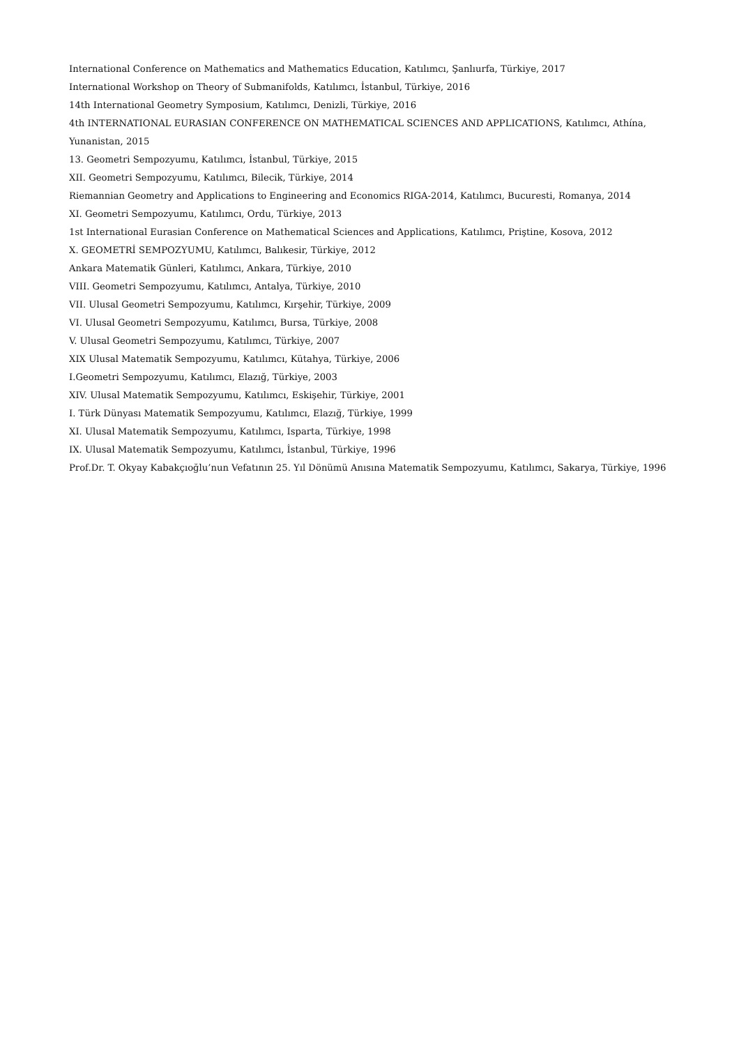International Conference on Mathematics and Mathematics Education, Katılımcı, Şanlıurfa, Türkiye, 2017
International Workshop on Theory of Submanifolds, Katılımcı, İstanbul, Türkiye, 2016
14th International Geometry Symposium, Katılımcı, Denizli, Türkiye, 2016
4th INTERNATIONAL EURASIAN CONFERENCE ON MATHEMATICAL SCIENCES AND APPLICATIONS, Katılımcı, Athína, Yunanistan, 2015
13. Geometri Sempozyumu, Katılımcı, İstanbul, Türkiye, 2015
XII. Geometri Sempozyumu, Katılımcı, Bilecik, Türkiye, 2014
Riemannian Geometry and Applications to Engineering and Economics RIGA-2014, Katılımcı, Bucuresti, Romanya, 2014
XI. Geometri Sempozyumu, Katılımcı, Ordu, Türkiye, 2013
1st International Eurasian Conference on Mathematical Sciences and Applications, Katılımcı, Priştine, Kosova, 2012
X. GEOMETRİ SEMPOZYUMU, Katılımcı, Balıkesir, Türkiye, 2012
Ankara Matematik Günleri, Katılımcı, Ankara, Türkiye, 2010
VIII. Geometri Sempozyumu, Katılımcı, Antalya, Türkiye, 2010
VII. Ulusal Geometri Sempozyumu, Katılımcı, Kırşehir, Türkiye, 2009
VI. Ulusal Geometri Sempozyumu, Katılımcı, Bursa, Türkiye, 2008
V. Ulusal Geometri Sempozyumu, Katılımcı, Türkiye, 2007
XIX Ulusal Matematik Sempozyumu, Katılımcı, Kütahya, Türkiye, 2006
I.Geometri Sempozyumu, Katılımcı, Elazığ, Türkiye, 2003
XIV. Ulusal Matematik Sempozyumu, Katılımcı, Eskişehir, Türkiye, 2001
I. Türk Dünyası Matematik Sempozyumu, Katılımcı, Elazığ, Türkiye, 1999
XI. Ulusal Matematik Sempozyumu, Katılımcı, Isparta, Türkiye, 1998
IX. Ulusal Matematik Sempozyumu, Katılımcı, İstanbul, Türkiye, 1996
Prof.Dr. T. Okyay Kabakçıoğlu’nun Vefatının 25. Yıl Dönümü Anısına Matematik Sempozyumu, Katılımcı, Sakarya, Türkiye, 1996